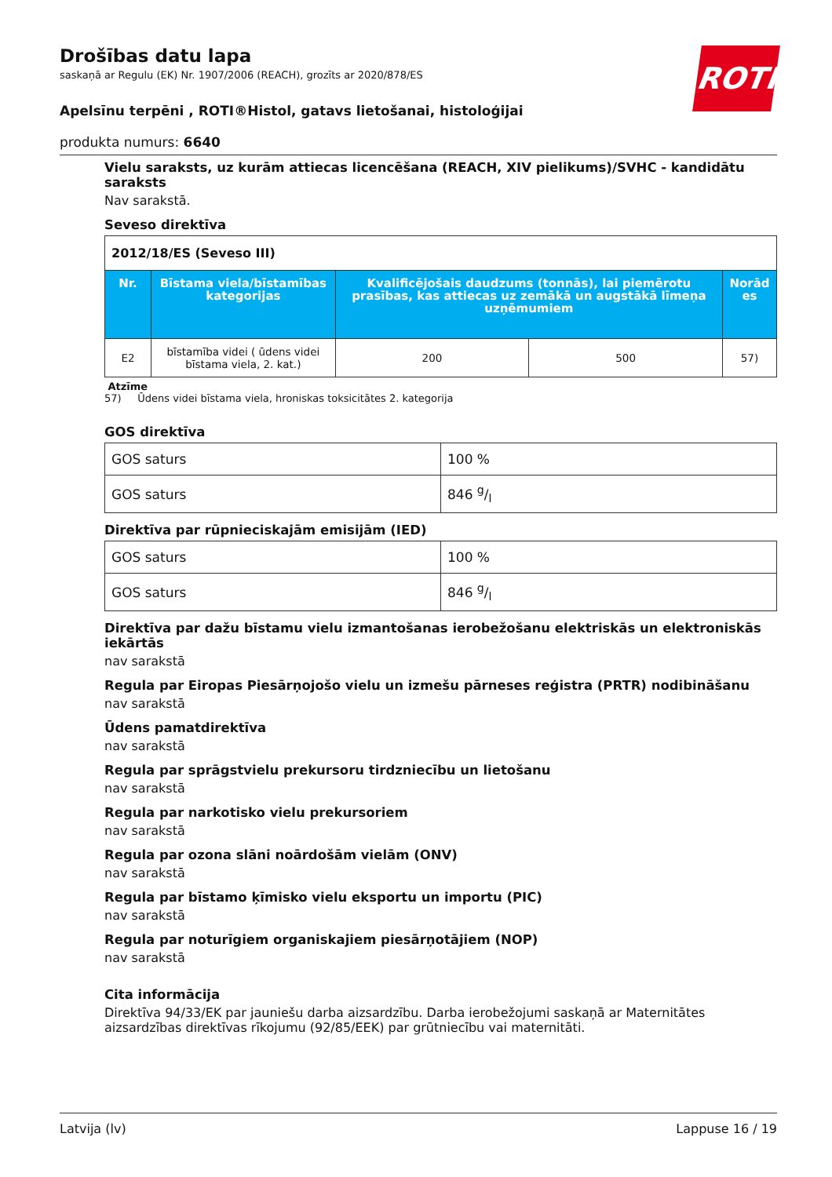ROTH
Drošības datu lapa
saskaņā ar Regulu (EK) Nr. 1907/2006 (REACH), grozīts ar 2020/878/ES
Apelsīnu terpēni , ROTI®Histol, gatavs lietošanai, histoloģijai
produkta numurs: 6640
Vielu saraksts, uz kurām attiecas licencēšana (REACH, XIV pielikums)/SVHC - kandidātu saraksts
Nav sarakstā.
Seveso direktīva
| 2012/18/ES (Seveso III) | | | | |
| Nr. | Bīstama viela/bīstamības kategorijas | Kvalificējošais daudzums (tonnās), lai piemērotu prasības, kas attiecas uz zemākā un augstākā līmeņa uzņēmumiem | | Norād es |
| E2 | bīstamība videi ( ūdens videi bīstama viela, 2. kat.) | 200 | 500 | 57) |
Atzīme
57) Ūdens videi bīstama viela, hroniskas toksicitātes 2. kategorija
GOS direktīva
| GOS saturs | 100 % |
| GOS saturs | 846 g/l |
Direktīva par rūpnieciskajām emisijām (IED)
| GOS saturs | 100 % |
| GOS saturs | 846 g/l |
Direktīva par dažu bīstamu vielu izmantošanas ierobežošanu elektriskās un elektroniskās iekārtās
nav sarakstā
Regula par Eiropas Piesārņojošo vielu un izmešu pārneses reģistra (PRTR) nodibināšanu
nav sarakstā
Ūdens pamatdirektīva
nav sarakstā
Regula par sprāgstvielu prekursoru tirdzniecību un lietošanu
nav sarakstā
Regula par narkotisko vielu prekursoriem
nav sarakstā
Regula par ozona slāni noārdošām vielām (ONV)
nav sarakstā
Regula par bīstamo ķīmisko vielu eksportu un importu (PIC)
nav sarakstā
Regula par noturīgiem organiskajiem piesārņotājiem (NOP)
nav sarakstā
Cita informācija
Direktīva 94/33/EK par jauniešu darba aizsardzību. Darba ierobežojumi saskaņā ar Maternitātes aizsardzības direktīvas rīkojumu (92/85/EEK) par grūtniecību vai maternitāti.
Latvija (lv) Lappuse 16 / 19